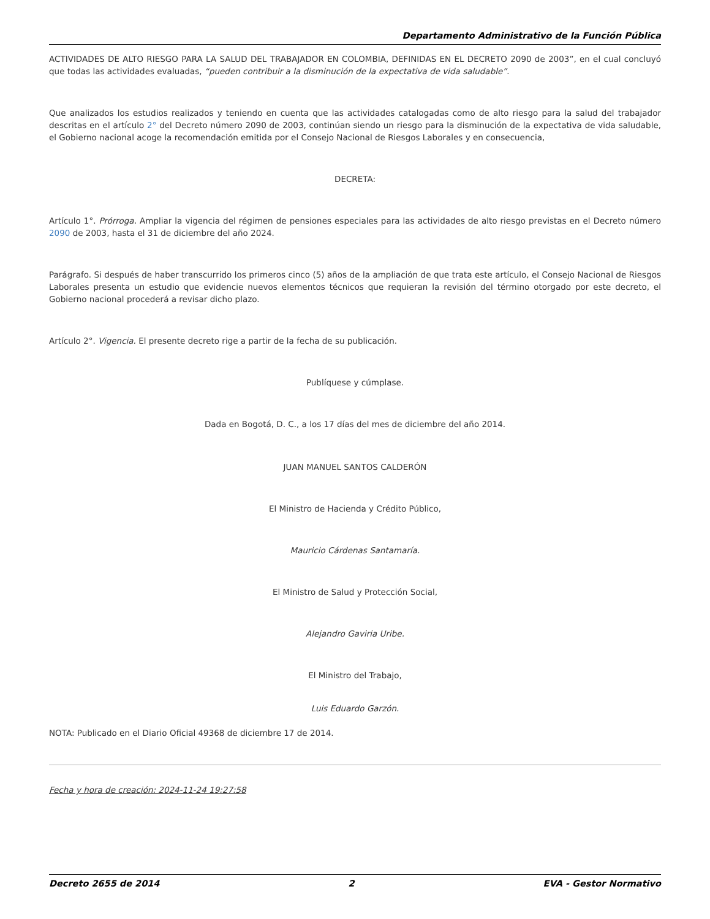Departamento Administrativo de la Función Pública
ACTIVIDADES DE ALTO RIESGO PARA LA SALUD DEL TRABAJADOR EN COLOMBIA, DEFINIDAS EN EL DECRETO 2090 de 2003”, en el cual concluyó que todas las actividades evaluadas, “pueden contribuir a la disminución de la expectativa de vida saludable”.
Que analizados los estudios realizados y teniendo en cuenta que las actividades catalogadas como de alto riesgo para la salud del trabajador descritas en el artículo 2° del Decreto número 2090 de 2003, continúan siendo un riesgo para la disminución de la expectativa de vida saludable, el Gobierno nacional acoge la recomendación emitida por el Consejo Nacional de Riesgos Laborales y en consecuencia,
DECRETA:
Artículo 1°. Prórroga. Ampliar la vigencia del régimen de pensiones especiales para las actividades de alto riesgo previstas en el Decreto número 2090 de 2003, hasta el 31 de diciembre del año 2024.
Parágrafo. Si después de haber transcurrido los primeros cinco (5) años de la ampliación de que trata este artículo, el Consejo Nacional de Riesgos Laborales presenta un estudio que evidencie nuevos elementos técnicos que requieran la revisión del término otorgado por este decreto, el Gobierno nacional procederá a revisar dicho plazo.
Artículo 2°. Vigencia. El presente decreto rige a partir de la fecha de su publicación.
Publíquese y cúmplase.
Dada en Bogotá, D. C., a los 17 días del mes de diciembre del año 2014.
JUAN MANUEL SANTOS CALDERÓN
El Ministro de Hacienda y Crédito Público,
Mauricio Cárdenas Santamaría.
El Ministro de Salud y Protección Social,
Alejandro Gaviria Uribe.
El Ministro del Trabajo,
Luis Eduardo Garzón.
NOTA: Publicado en el Diario Oficial 49368 de diciembre 17 de 2014.
Fecha y hora de creación: 2024-11-24 19:27:58
Decreto 2655 de 2014 2 EVA - Gestor Normativo